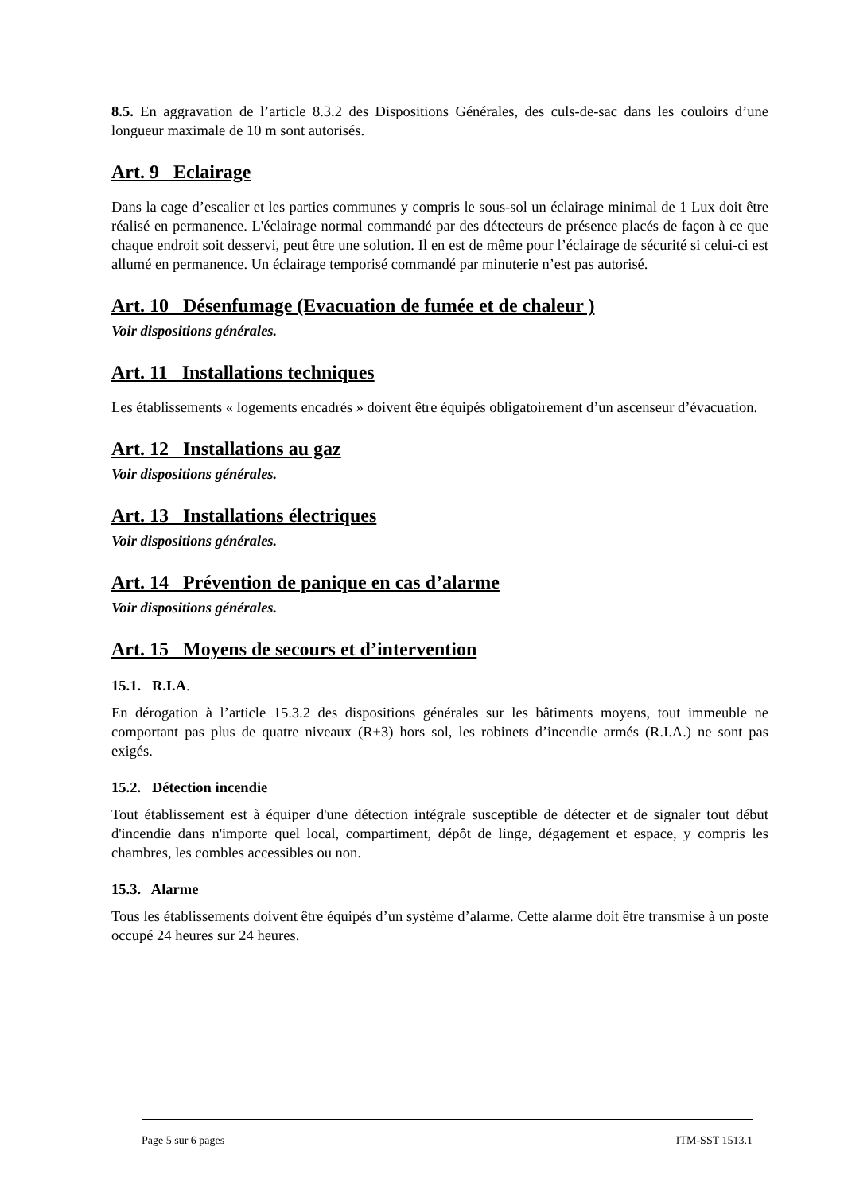8.5. En aggravation de l’article 8.3.2 des Dispositions Générales, des culs-de-sac dans les couloirs d’une longueur maximale de 10 m sont autorisés.
Art. 9 Eclairage
Dans la cage d’escalier et les parties communes y compris le sous-sol un éclairage minimal de 1 Lux doit être réalisé en permanence. L'éclairage normal commandé par des détecteurs de présence placés de façon à ce que chaque endroit soit desservi, peut être une solution. Il en est de même pour l’éclairage de sécurité si celui-ci est allumé en permanence. Un éclairage temporisé commandé par minuterie n’est pas autorisé.
Art. 10 Désenfumage (Evacuation de fumée et de chaleur )
Voir dispositions générales.
Art. 11 Installations techniques
Les établissements « logements encadrés » doivent être équipés obligatoirement d’un ascenseur d’évacuation.
Art. 12 Installations au gaz
Voir dispositions générales.
Art. 13 Installations électriques
Voir dispositions générales.
Art. 14 Prévention de panique en cas d’alarme
Voir dispositions générales.
Art. 15 Moyens de secours et d’intervention
15.1. R.I.A.
En dérogation à l’article 15.3.2 des dispositions générales sur les bâtiments moyens, tout immeuble ne comportant pas plus de quatre niveaux (R+3) hors sol, les robinets d’incendie armés (R.I.A.) ne sont pas exigés.
15.2. Détection incendie
Tout établissement est à équiper d'une détection intégrale susceptible de détecter et de signaler tout début d'incendie dans n'importe quel local, compartiment, dépôt de linge, dégagement et espace, y compris les chambres, les combles accessibles ou non.
15.3. Alarme
Tous les établissements doivent être équipés d’un système d’alarme. Cette alarme doit être transmise à un poste occupé 24 heures sur 24 heures.
Page 5 sur 6 pages ITM-SST 1513.1